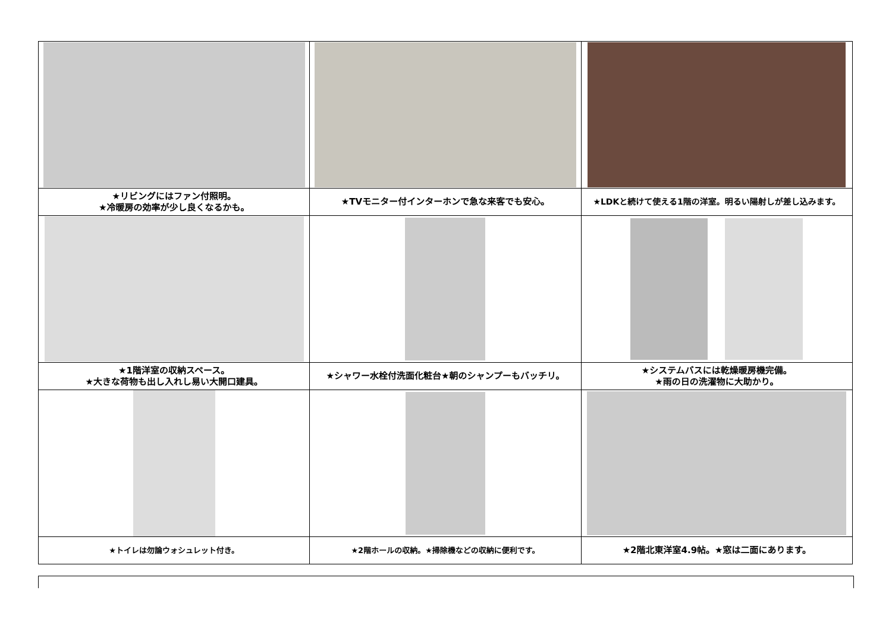| ★リビングにはファン付照明。 ★冷暖房の効率が少し良くなるかも。 | ★TVモニター付インターホンで急な来客でも安心。 | ★LDKと続けて使える1階の洋室。明るい陽射しが差し込みます。 |
| ★1階洋室の収納スペース。 ★大きな荷物も出し入れし易い大開口建具。 | ★シャワー水栓付洗面化粧台★朝のシャンプーもバッチリ。 | ★システムバスには乾燥暖房機完備。 ★雨の日の洗濯物に大助かり。 |
| ★トイレは勿論ウォシュレット付き。 | ★2階ホールの収納。★掃除機などの収納に便利です。 | ★2階北東洋室4.9帖。★窓は二面にあります。 |